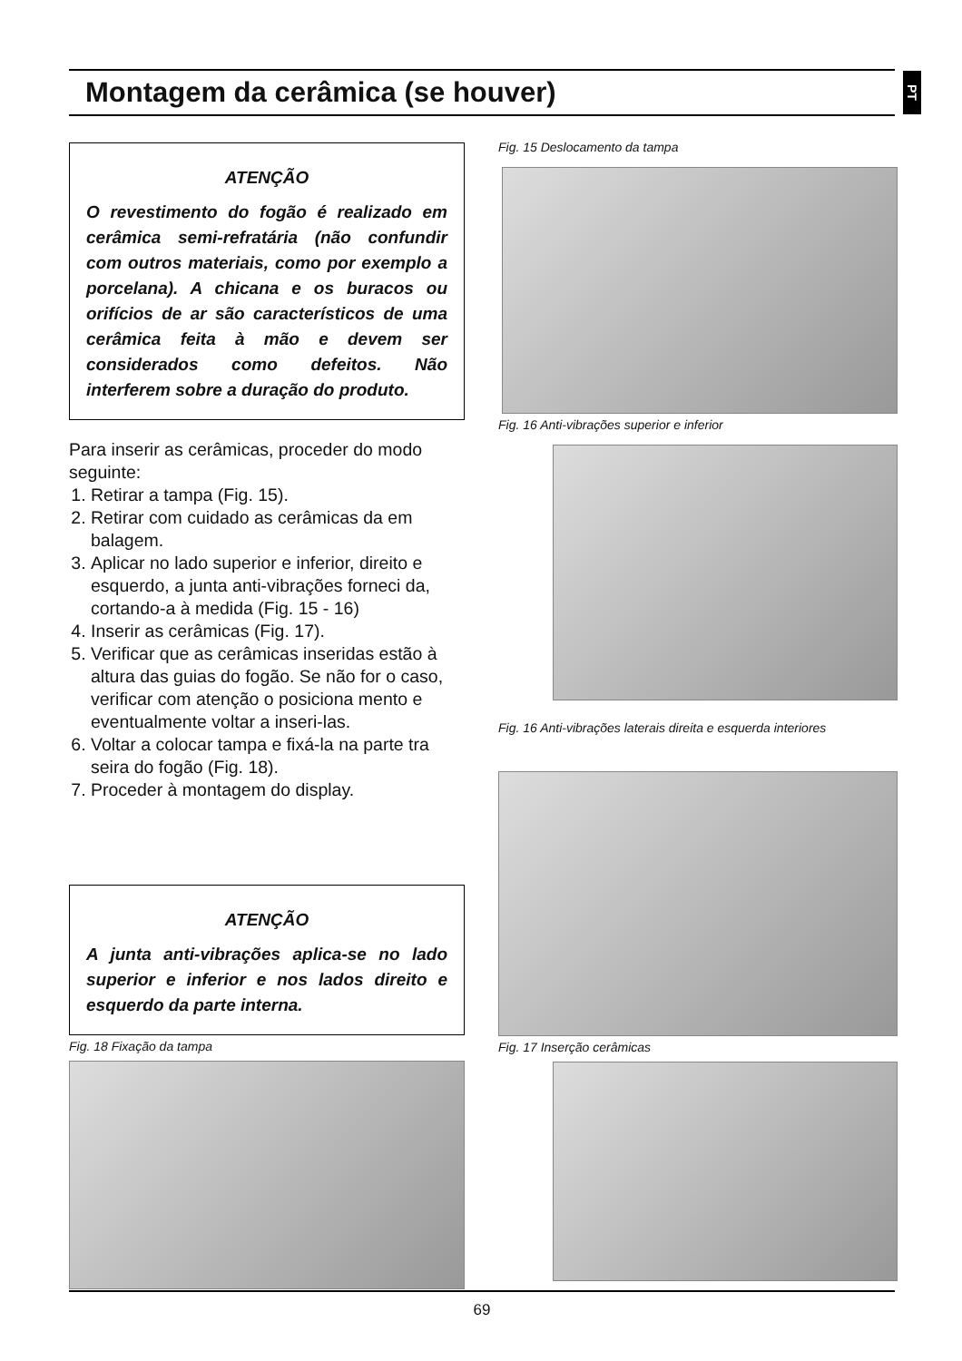Montagem da cerâmica (se houver)
PT
ATENÇÃO
O revestimento do fogão é realizado em cerâmica semi-refratária (não confundir com outros materiais, como por exemplo a porcelana). A chicana e os buracos ou orifícios de ar são característicos de uma cerâmica feita à mão e devem ser considerados como defeitos. Não interferem sobre a duração do produto.
Para inserir as cerâmicas, proceder do modo seguinte:
1. Retirar a tampa (Fig. 15).
2. Retirar com cuidado as cerâmicas da em balagem.
3. Aplicar no lado superior e inferior, direito e esquerdo, a junta anti-vibrações forneci da, cortando-a à medida (Fig. 15 - 16)
4. Inserir as cerâmicas (Fig. 17).
5. Verificar que as cerâmicas inseridas estão à altura das guias do fogão. Se não for o caso, verificar com atenção o posiciona mento e eventualmente voltar a inseri-las.
6. Voltar a colocar tampa e fixá-la na parte tra seira do fogão (Fig. 18).
7. Proceder à montagem do display.
ATENÇÃO
A junta anti-vibrações aplica-se no lado superior e inferior e nos lados direito e esquerdo da parte interna.
Fig. 18 Fixação da tampa
Fig. 15 Deslocamento da tampa
Fig. 16 Anti-vibrações superior e inferior
Fig. 16 Anti-vibrações laterais direita e esquerda interiores
Fig. 17 Inserção cerâmicas
69